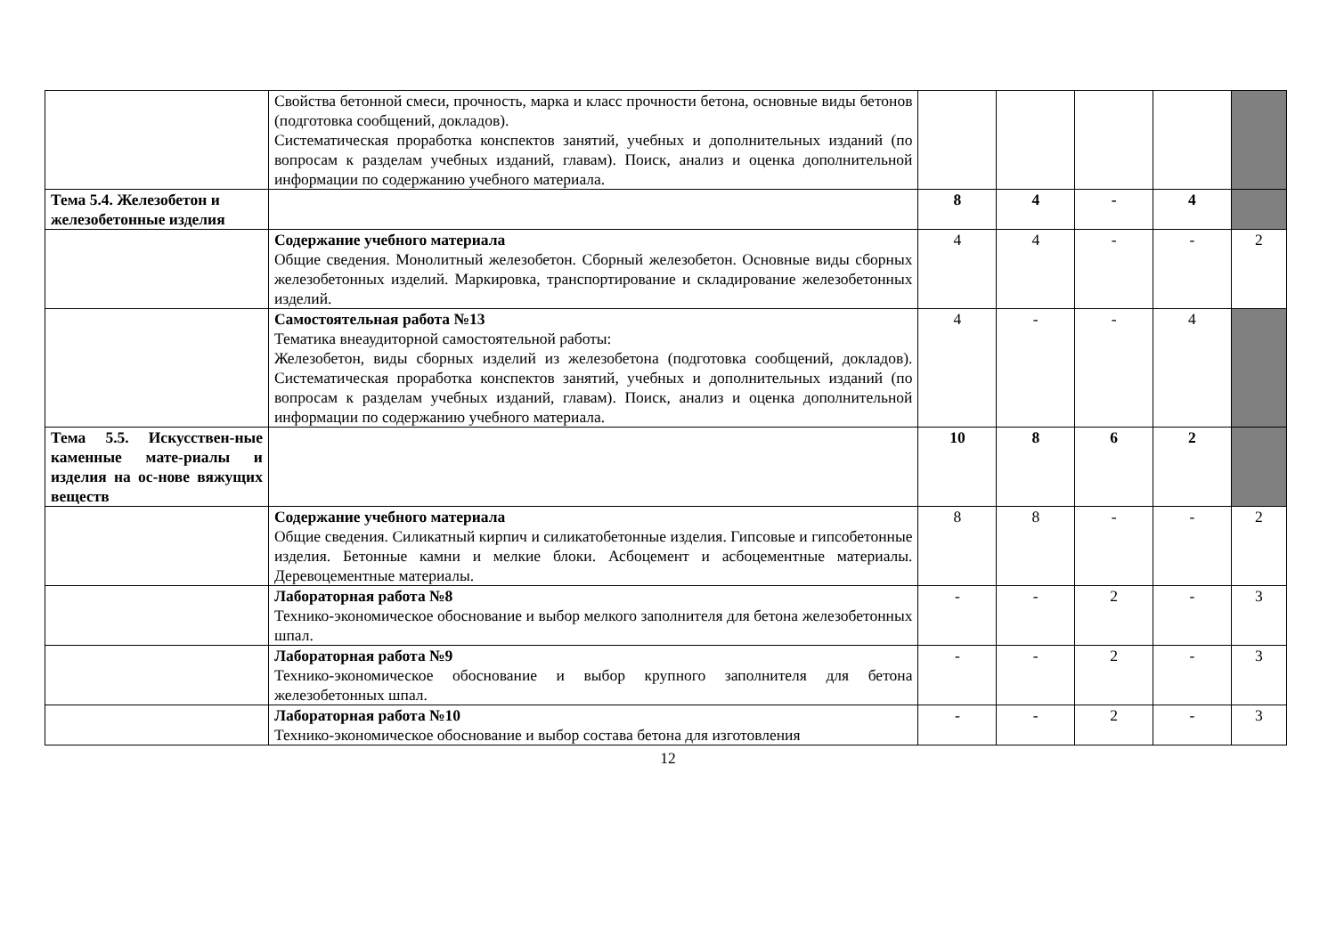| | Свойства бетонной смеси, прочность, марка и класс прочности бетона, основные виды бетонов (подготовка сообщений, докладов). Систематическая проработка конспектов занятий, учебных и дополнительных изданий (по вопросам к разделам учебных изданий, главам). Поиск, анализ и оценка дополнительной информации по содержанию учебного материала. | | | | | |
| Тема 5.4. Железобетон и железобетонные изделия | | 8 | 4 | - | 4 | |
| | Содержание учебного материала Общие сведения. Монолитный железобетон. Сборный железобетон. Основные виды сборных железобетонных изделий. Маркировка, транспортирование и складирование железобетонных изделий. | 4 | 4 | - | - | 2 |
| | Самостоятельная работа №13 Тематика внеаудиторной самостоятельной работы: Железобетон, виды сборных изделий из железобетона (подготовка сообщений, докладов). Систематическая проработка конспектов занятий, учебных и дополнительных изданий (по вопросам к разделам учебных изданий, главам). Поиск, анализ и оценка дополнительной информации по содержанию учебного материала. | 4 | - | - | 4 | |
| Тема 5.5. Искусствен-ные каменные мате-риалы и изделия на ос-нове вяжущих веществ | | 10 | 8 | 6 | 2 | |
| | Содержание учебного материала Общие сведения. Силикатный кирпич и силикатобетонные изделия. Гипсовые и гипсобетонные изделия. Бетонные камни и мелкие блоки. Асбоцемент и асбоцементные материалы. Деревоцементные материалы. | 8 | 8 | - | - | 2 |
| | Лабораторная работа №8 Технико-экономическое обоснование и выбор мелкого заполнителя для бетона железобетонных шпал. | - | - | 2 | - | 3 |
| | Лабораторная работа №9 Технико-экономическое обоснование и выбор крупного заполнителя для бетона железобетонных шпал. | - | - | 2 | - | 3 |
| | Лабораторная работа №10 Технико-экономическое обоснование и выбор состава бетона для изготовления | - | - | 2 | - | 3 |
12